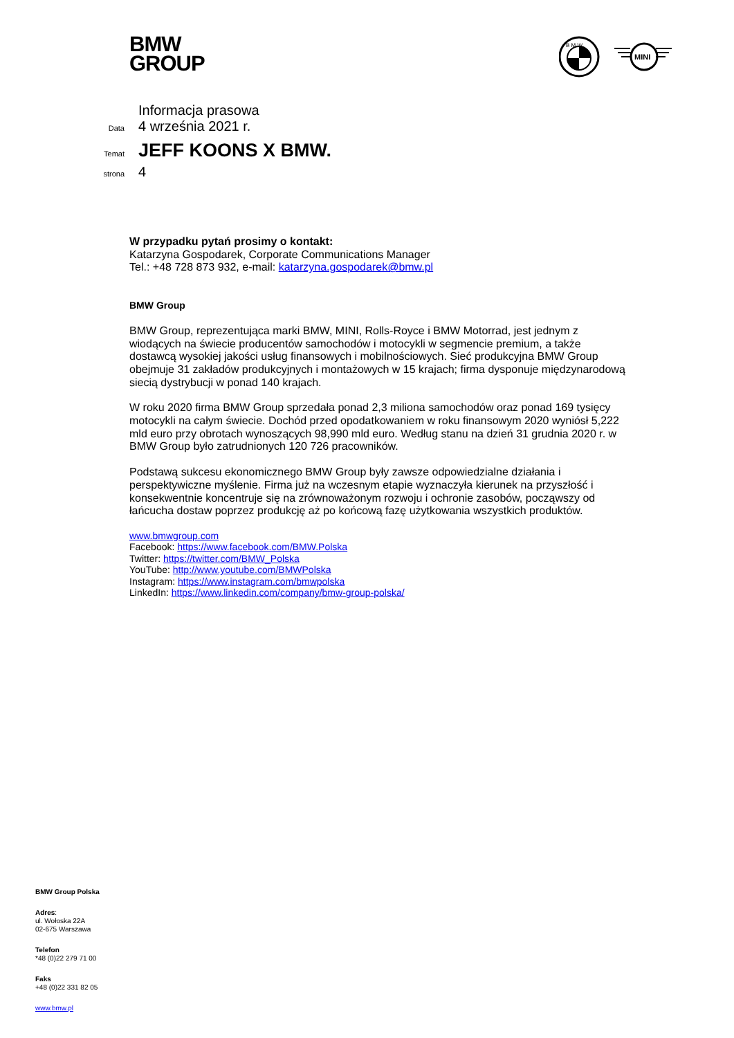BMW
GROUP
B M W
MINI
Informacja prasowa
Data 4 września 2021 r.
Temat JEFF KOONS X BMW.
strona 4
W przypadku pytań prosimy o kontakt:
Katarzyna Gospodarek, Corporate Communications Manager
Tel.: +48 728 873 932, e-mail: katarzyna.gospodarek@bmw.pl
BMW Group
BMW Group, reprezentująca marki BMW, MINI, Rolls-Royce i BMW Motorrad, jest jednym z wiodących na świecie producentów samochodów i motocykli w segmencie premium, a także dostawcą wysokiej jakości usług finansowych i mobilnościowych. Sieć produkcyjna BMW Group obejmuje 31 zakładów produkcyjnych i montażowych w 15 krajach; firma dysponuje międzynarodową siecią dystrybucji w ponad 140 krajach.
W roku 2020 firma BMW Group sprzedała ponad 2,3 miliona samochodów oraz ponad 169 tysięcy motocykli na całym świecie. Dochód przed opodatkowaniem w roku finansowym 2020 wyniósł 5,222 mld euro przy obrotach wynoszących 98,990 mld euro. Według stanu na dzień 31 grudnia 2020 r. w BMW Group było zatrudnionych 120 726 pracowników.
Podstawą sukcesu ekonomicznego BMW Group były zawsze odpowiedzialne działania i perspektywiczne myślenie. Firma już na wczesnym etapie wyznaczyła kierunek na przyszłość i konsekwentnie koncentruje się na zrównoważonym rozwoju i ochronie zasobów, począwszy od łańcucha dostaw poprzez produkcję aż po końcową fazę użytkowania wszystkich produktów.
www.bmwgroup.com
Facebook: https://www.facebook.com/BMW.Polska
Twitter: https://twitter.com/BMW_Polska
YouTube: http://www.youtube.com/BMWPolska
Instagram: https://www.instagram.com/bmwpolska
LinkedIn: https://www.linkedin.com/company/bmw-group-polska/
BMW Group Polska
Adres:
ul. Wołoska 22A
02-675 Warszawa
Telefon
*48 (0)22 279 71 00
Faks
+48 (0)22 331 82 05
www.bmw.pl